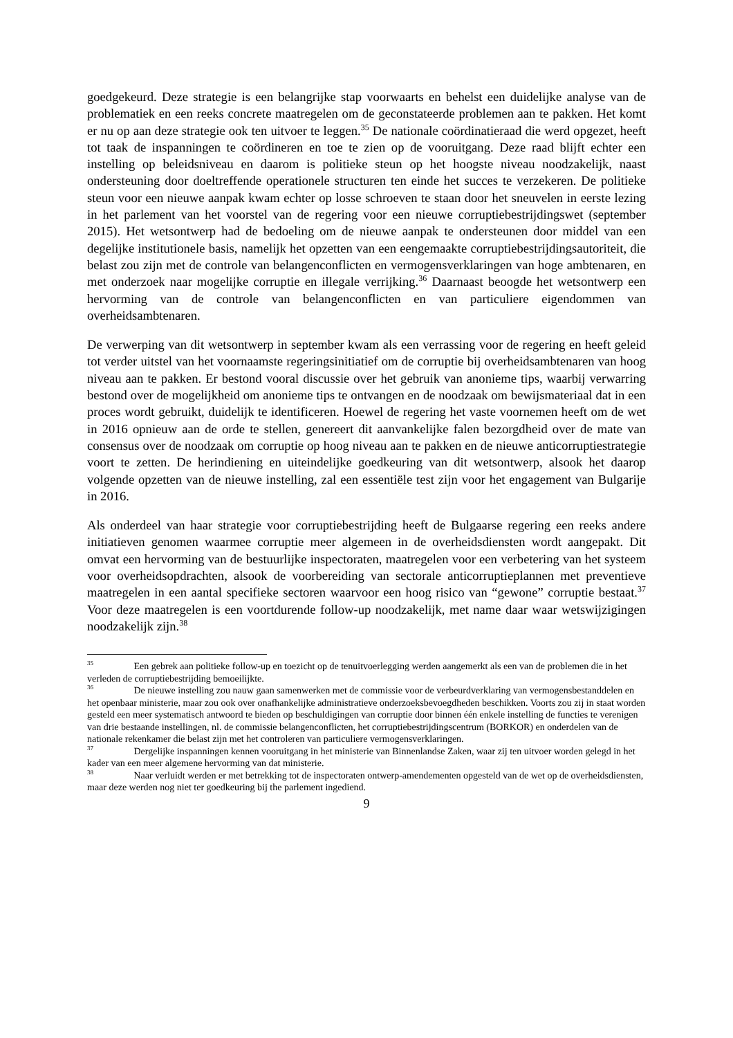goedgekeurd. Deze strategie is een belangrijke stap voorwaarts en behelst een duidelijke analyse van de problematiek en een reeks concrete maatregelen om de geconstateerde problemen aan te pakken. Het komt er nu op aan deze strategie ook ten uitvoer te leggen.<sup>35</sup> De nationale coördinatieraad die werd opgezet, heeft tot taak de inspanningen te coördineren en toe te zien op de vooruitgang. Deze raad blijft echter een instelling op beleidsniveau en daarom is politieke steun op het hoogste niveau noodzakelijk, naast ondersteuning door doeltreffende operationele structuren ten einde het succes te verzekeren. De politieke steun voor een nieuwe aanpak kwam echter op losse schroeven te staan door het sneuvelen in eerste lezing in het parlement van het voorstel van de regering voor een nieuwe corruptiebestrijdingswet (september 2015). Het wetsontwerp had de bedoeling om de nieuwe aanpak te ondersteunen door middel van een degelijke institutionele basis, namelijk het opzetten van een eengemaakte corruptiebestrijdingsautoriteit, die belast zou zijn met de controle van belangenconflicten en vermogensverklaringen van hoge ambtenaren, en met onderzoek naar mogelijke corruptie en illegale verrijking.<sup>36</sup> Daarnaast beoogde het wetsontwerp een hervorming van de controle van belangenconflicten en van particuliere eigendommen van overheidsambtenaren.
De verwerping van dit wetsontwerp in september kwam als een verrassing voor de regering en heeft geleid tot verder uitstel van het voornaamste regeringsinitiatief om de corruptie bij overheidsambtenaren van hoog niveau aan te pakken. Er bestond vooral discussie over het gebruik van anonieme tips, waarbij verwarring bestond over de mogelijkheid om anonieme tips te ontvangen en de noodzaak om bewijsmateriaal dat in een proces wordt gebruikt, duidelijk te identificeren. Hoewel de regering het vaste voornemen heeft om de wet in 2016 opnieuw aan de orde te stellen, genereert dit aanvankelijke falen bezorgdheid over de mate van consensus over de noodzaak om corruptie op hoog niveau aan te pakken en de nieuwe anticorruptiestrategie voort te zetten. De herindiening en uiteindelijke goedkeuring van dit wetsontwerp, alsook het daarop volgende opzetten van de nieuwe instelling, zal een essentiële test zijn voor het engagement van Bulgarije in 2016.
Als onderdeel van haar strategie voor corruptiebestrijding heeft de Bulgaarse regering een reeks andere initiatieven genomen waarmee corruptie meer algemeen in de overheidsdiensten wordt aangepakt. Dit omvat een hervorming van de bestuurlijke inspectoraten, maatregelen voor een verbetering van het systeem voor overheidsopdrachten, alsook de voorbereiding van sectorale anticorruptieplannen met preventieve maatregelen in een aantal specifieke sectoren waarvoor een hoog risico van “gewone” corruptie bestaat.<sup>37</sup> Voor deze maatregelen is een voortdurende follow-up noodzakelijk, met name daar waar wetswijzigingen noodzakelijk zijn.<sup>38</sup>
<sup>35</sup> Een gebrek aan politieke follow-up en toezicht op de tenuitvoerlegging werden aangemerkt als een van de problemen die in het verleden de corruptiebestrijding bemoeilijkte.
<sup>36</sup> De nieuwe instelling zou nauw gaan samenwerken met de commissie voor de verbeurdverklaring van vermogensbestanddelen en het openbaar ministerie, maar zou ook over onafhankelijke administratieve onderzoeksbevoegdheden beschikken. Voorts zou zij in staat worden gesteld een meer systematisch antwoord te bieden op beschuldigingen van corruptie door binnen één enkele instelling de functies te verenigen van drie bestaande instellingen, nl. de commissie belangenconflicten, het corruptiebestrijdingscentrum (BORKOR) en onderdelen van de nationale rekenkamer die belast zijn met het controleren van particuliere vermogensverklaringen.
<sup>37</sup> Dergelijke inspanningen kennen vooruitgang in het ministerie van Binnenlandse Zaken, waar zij ten uitvoer worden gelegd in het kader van een meer algemene hervorming van dat ministerie.
<sup>38</sup> Naar verluidt werden er met betrekking tot de inspectoraten ontwerp-amendementen opgesteld van de wet op de overheidsdiensten, maar deze werden nog niet ter goedkeuring bij the parlement ingediend.
9